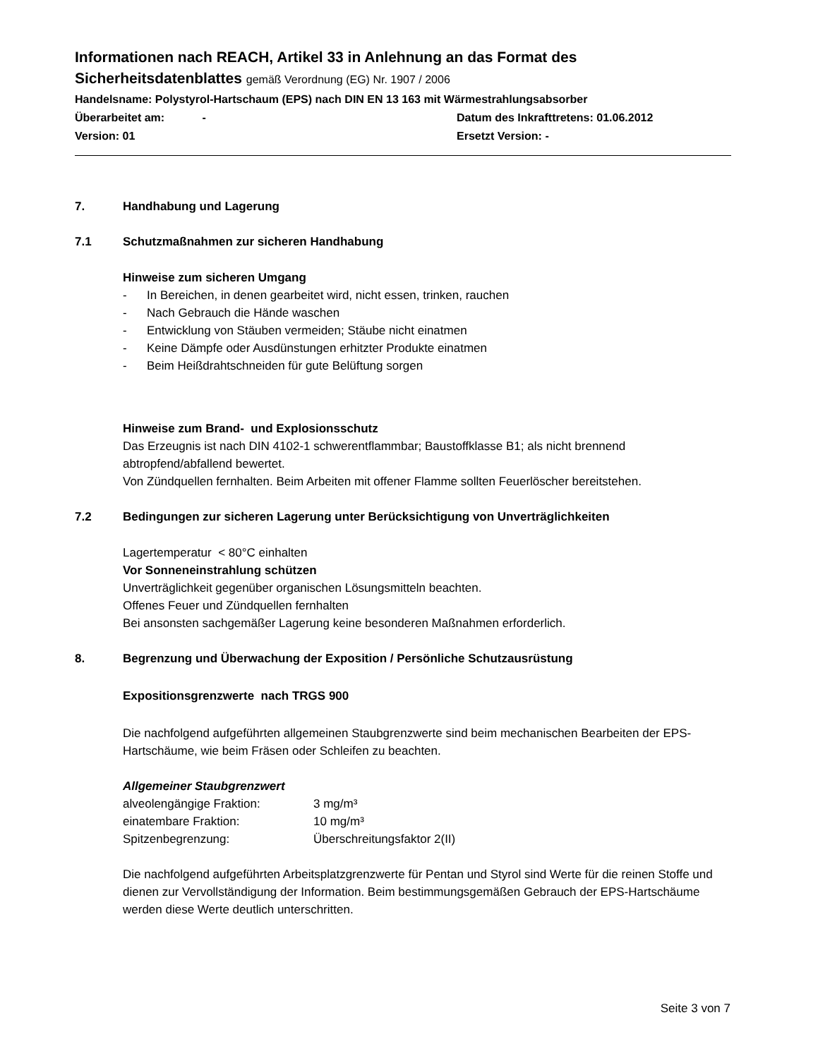Informationen nach REACH, Artikel 33 in Anlehnung an das Format des
Sicherheitsdatenblattes gemäß Verordnung (EG) Nr. 1907 / 2006
Handelsname: Polystyrol-Hartschaum (EPS) nach DIN EN 13 163 mit Wärmestrahlungsabsorber
Überarbeitet am: - Datum des Inkrafttretens: 01.06.2012
Version: 01 Ersetzt Version: -
7. Handhabung und Lagerung
7.1 Schutzmaßnahmen zur sicheren Handhabung
Hinweise zum sicheren Umgang
- In Bereichen, in denen gearbeitet wird, nicht essen, trinken, rauchen
- Nach Gebrauch die Hände waschen
- Entwicklung von Stäuben vermeiden; Stäube nicht einatmen
- Keine Dämpfe oder Ausdünstungen erhitzter Produkte einatmen
- Beim Heißdrahtschneiden für gute Belüftung sorgen
Hinweise zum Brand- und Explosionsschutz
Das Erzeugnis ist nach DIN 4102-1 schwerentflammbar; Baustoffklasse B1; als nicht brennend abtropfend/abfallend bewertet.
Von Zündquellen fernhalten. Beim Arbeiten mit offener Flamme sollten Feuerlöscher bereitstehen.
7.2 Bedingungen zur sicheren Lagerung unter Berücksichtigung von Unverträglichkeiten
Lagertemperatur < 80°C einhalten
Vor Sonneneinstrahlung schützen
Unverträglichkeit gegenüber organischen Lösungsmitteln beachten.
Offenes Feuer und Zündquellen fernhalten
Bei ansonsten sachgemäßer Lagerung keine besonderen Maßnahmen erforderlich.
8. Begrenzung und Überwachung der Exposition / Persönliche Schutzausrüstung
Expositionsgrenzwerte nach TRGS 900
Die nachfolgend aufgeführten allgemeinen Staubgrenzwerte sind beim mechanischen Bearbeiten der EPS-Hartschäume, wie beim Fräsen oder Schleifen zu beachten.
Allgemeiner Staubgrenzwert
alveolengängige Fraktion: 3 mg/m³
einatembare Fraktion: 10 mg/m³
Spitzenbegrenzung: Überschreitungsfaktor 2(II)
Die nachfolgend aufgeführten Arbeitsplatzgrenzwerte für Pentan und Styrol sind Werte für die reinen Stoffe und dienen zur Vervollständigung der Information. Beim bestimmungsgemäßen Gebrauch der EPS-Hartschäume werden diese Werte deutlich unterschritten.
Seite 3 von 7